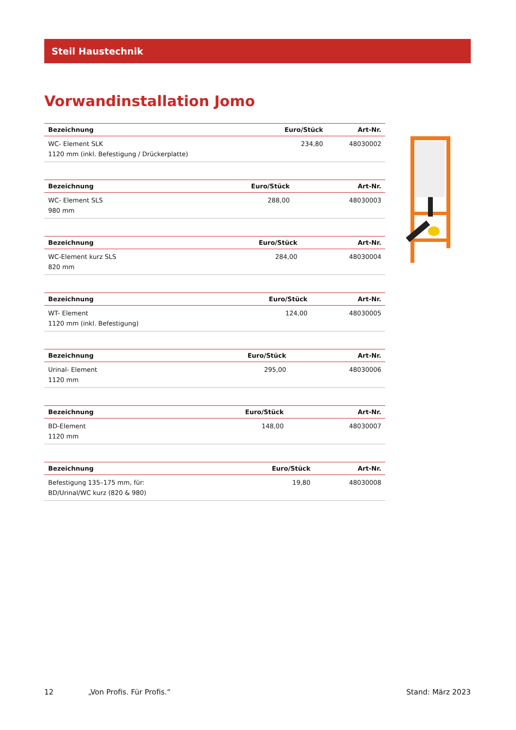Steil Haustechnik
Vorwandinstallation Jomo
| Bezeichnung | Euro/Stück | Art-Nr. |
| --- | --- | --- |
| WC- Element SLK 1120 mm (inkl. Befestigung / Drückerplatte) | 234,80 | 48030002 |
| Bezeichnung | Euro/Stück | Art-Nr. |
| --- | --- | --- |
| WC- Element SLS 980 mm | 288,00 | 48030003 |
| Bezeichnung | Euro/Stück | Art-Nr. |
| --- | --- | --- |
| WC-Element kurz SLS 820 mm | 284,00 | 48030004 |
| Bezeichnung | Euro/Stück | Art-Nr. |
| --- | --- | --- |
| WT- Element 1120 mm (inkl. Befestigung) | 124,00 | 48030005 |
| Bezeichnung | Euro/Stück | Art-Nr. |
| --- | --- | --- |
| Urinal- Element 1120 mm | 295,00 | 48030006 |
| Bezeichnung | Euro/Stück | Art-Nr. |
| --- | --- | --- |
| BD-Element 1120 mm | 148,00 | 48030007 |
| Bezeichnung | Euro/Stück | Art-Nr. |
| --- | --- | --- |
| Befestigung 135–175 mm, für: BD/Urinal/WC kurz (820 & 980) | 19,80 | 48030008 |
12 „Von Profis. Für Profis.“Stand: März 2023